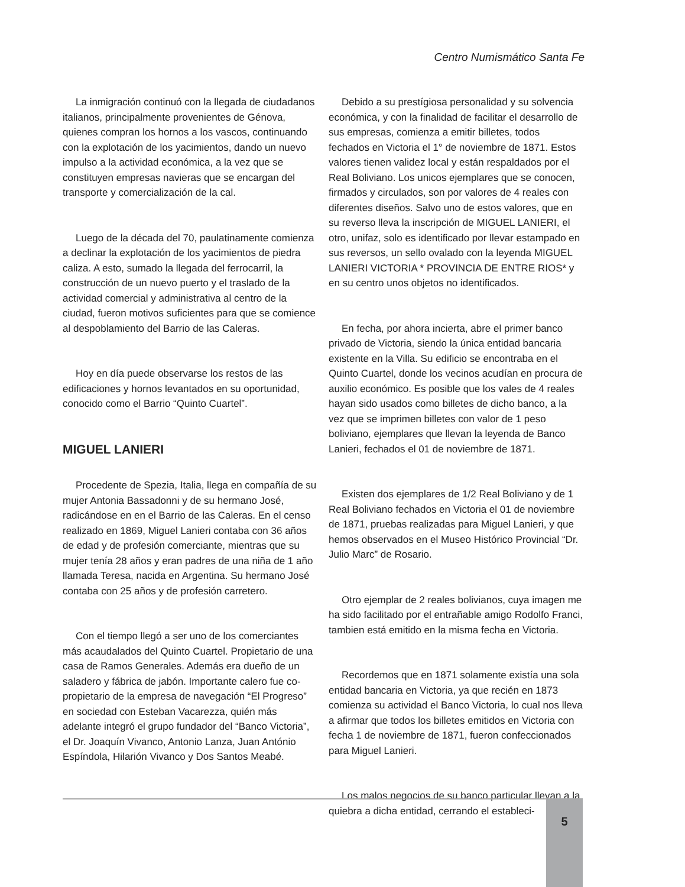Centro Numismático Santa Fe
La inmigración continuó con la llegada de ciudadanos italianos, principalmente provenientes de Génova, quienes compran los hornos a los vascos, continuando con la explotación de los yacimientos, dando un nuevo impulso a la actividad económica, a la vez que se constituyen empresas navieras que se encargan del transporte y comercialización de la cal.
Luego de la década del 70, paulatinamente comienza a declinar la explotación de los yacimientos de piedra caliza. A esto, sumado la llegada del ferrocarril, la construcción de un nuevo puerto y el traslado de la actividad comercial y administrativa al centro de la ciudad, fueron motivos suficientes para que se comience al despoblamiento del Barrio de las Caleras.
Hoy en día puede observarse los restos de las edificaciones y hornos levantados en su oportunidad, conocido como el Barrio “Quinto Cuartel”.
MIGUEL LANIERI
Procedente de Spezia, Italia, llega en compañía de su mujer Antonia Bassadonni y de su hermano José, radicándose en en el Barrio de las Caleras. En el censo realizado en 1869, Miguel Lanieri contaba con 36 años de edad y de profesión comerciante, mientras que su mujer tenía 28 años y eran padres de una niña de 1 año llamada Teresa, nacida en Argentina. Su hermano José contaba con 25 años y de profesión carretero.
Con el tiempo llegó a ser uno de los comerciantes más acaudalados del Quinto Cuartel. Propietario de una casa de Ramos Generales. Además era dueño de un saladero y fábrica de jabón. Importante calero fue co-propietario de la empresa de navegación “El Progreso” en sociedad con Esteban Vacarezza, quién más adelante integró el grupo fundador del “Banco Victoria”, el Dr. Joaquín Vivanco, Antonio Lanza, Juan António Espíndola, Hilarión Vivanco y Dos Santos Meabé.
Debido a su prestígiosa personalidad y su solvencia económica, y con la finalidad de facilitar el desarrollo de sus empresas, comienza a emitir billetes, todos fechados en Victoria el 1° de noviembre de 1871. Estos valores tienen validez local y están respaldados por el Real Boliviano. Los unicos ejemplares que se conocen, firmados y circulados, son por valores de 4 reales con diferentes diseños. Salvo uno de estos valores, que en su reverso lleva la inscripción de MIGUEL LANIERI, el otro, unifaz, solo es identificado por llevar estampado en sus reversos, un sello ovalado con la leyenda MIGUEL LANIERI VICTORIA * PROVINCIA DE ENTRE RIOS* y en su centro unos objetos no identificados.
En fecha, por ahora incierta, abre el primer banco privado de Victoria, siendo la única entidad bancaria existente en la Villa. Su edificio se encontraba en el Quinto Cuartel, donde los vecinos acudían en procura de auxilio económico. Es posible que los vales de 4 reales hayan sido usados como billetes de dicho banco, a la vez que se imprimen billetes con valor de 1 peso boliviano, ejemplares que llevan la leyenda de Banco Lanieri, fechados el 01 de noviembre de 1871.
Existen dos ejemplares de 1/2 Real Boliviano y de 1 Real Boliviano fechados en Victoria el 01 de noviembre de 1871, pruebas realizadas para Miguel Lanieri, y que hemos observados en el Museo Histórico Provincial “Dr. Julio Marc” de Rosario.
Otro ejemplar de 2 reales bolivianos, cuya imagen me ha sido facilitado por el entrañable amigo Rodolfo Franci, tambien está emitido en la misma fecha en Victoria.
Recordemos que en 1871 solamente existía una sola entidad bancaria en Victoria, ya que recién en 1873 comienza su actividad el Banco Victoria, lo cual nos lleva a afirmar que todos los billetes emitidos en Victoria con fecha 1 de noviembre de 1871, fueron confeccionados para Miguel Lanieri.
Los malos negocios de su banco particular llevan a la quiebra a dicha entidad, cerrando el estableci-
5